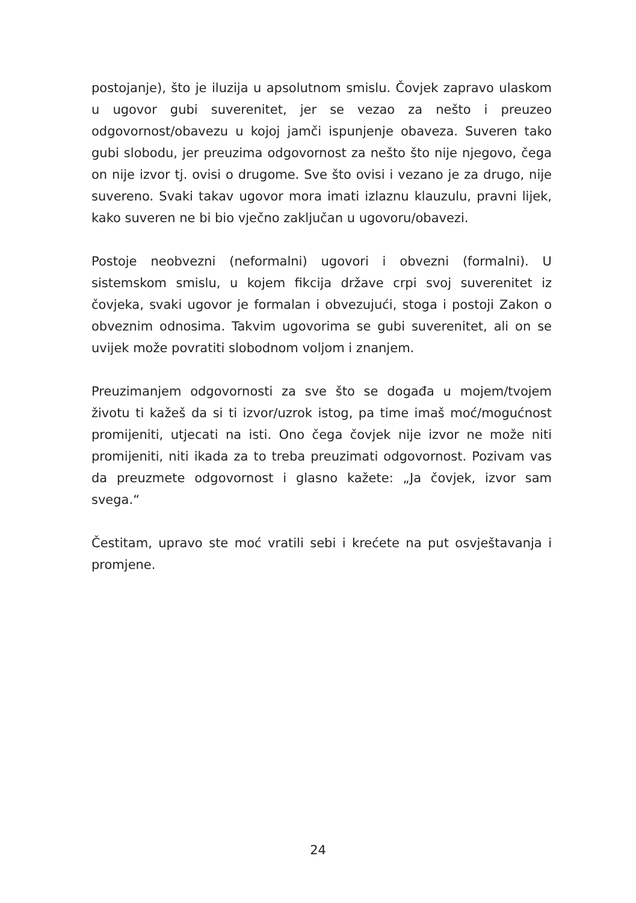postojanje), što je iluzija u apsolutnom smislu. Čovjek zapravo ulaskom u ugovor gubi suverenitet, jer se vezao za nešto i preuzeo odgovornost/obavezu u kojoj jamči ispunjenje obaveza. Suveren tako gubi slobodu, jer preuzima odgovornost za nešto što nije njegovo, čega on nije izvor tj. ovisi o drugome. Sve što ovisi i vezano je za drugo, nije suvereno. Svaki takav ugovor mora imati izlaznu klauzulu, pravni lijek, kako suveren ne bi bio vječno zaključan u ugovoru/obavezi.
Postoje neobvezni (neformalni) ugovori i obvezni (formalni). U sistemskom smislu, u kojem fikcija države crpi svoj suverenitet iz čovjeka, svaki ugovor je formalan i obvezujući, stoga i postoji Zakon o obveznim odnosima. Takvim ugovorima se gubi suverenitet, ali on se uvijek može povratiti slobodnom voljom i znanjem.
Preuzimanjem odgovornosti za sve što se događa u mojem/tvojem životu ti kažeš da si ti izvor/uzrok istog, pa time imaš moć/mogućnost promijeniti, utjecati na isti. Ono čega čovjek nije izvor ne može niti promijeniti, niti ikada za to treba preuzimati odgovornost. Pozivam vas da preuzmete odgovornost i glasno kažete: „Ja čovjek, izvor sam svega.“
Čestitam, upravo ste moć vratili sebi i krećete na put osvještavanja i promjene.
24